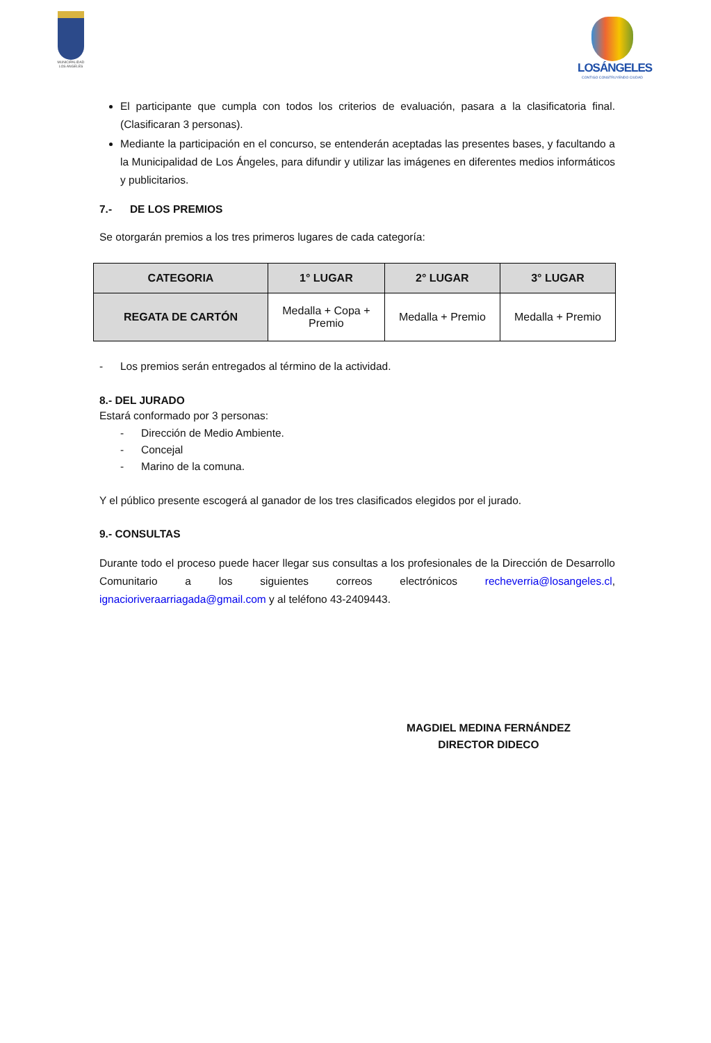MUNICIPALIDAD
LOS ANGELES
LOSÁNGELES
CONTIGO CONSTRUYENDO CIUDAD
El participante que cumpla con todos los criterios de evaluación, pasara a la clasificatoria final. (Clasificaran 3 personas).
Mediante la participación en el concurso, se entenderán aceptadas las presentes bases, y facultando a la Municipalidad de Los Ángeles, para difundir y utilizar las imágenes en diferentes medios informáticos y publicitarios.
7.- DE LOS PREMIOS
Se otorgarán premios a los tres primeros lugares de cada categoría:
| CATEGORIA | 1° LUGAR | 2° LUGAR | 3° LUGAR |
| --- | --- | --- | --- |
| REGATA DE CARTÓN | Medalla + Copa + Premio | Medalla + Premio | Medalla + Premio |
- Los premios serán entregados al término de la actividad.
8.- DEL JURADO
Estará conformado por 3 personas:
- Dirección de Medio Ambiente.
- Concejal
- Marino de la comuna.
Y el público presente escogerá al ganador de los tres clasificados elegidos por el jurado.
9.- CONSULTAS
Durante todo el proceso puede hacer llegar sus consultas a los profesionales de la Dirección de Desarrollo Comunitario a los siguientes correos electrónicos recheverria@losangeles.cl, ignacioriveraarriagada@gmail.com y al teléfono 43-2409443.
MAGDIEL MEDINA FERNÁNDEZ
DIRECTOR DIDECO